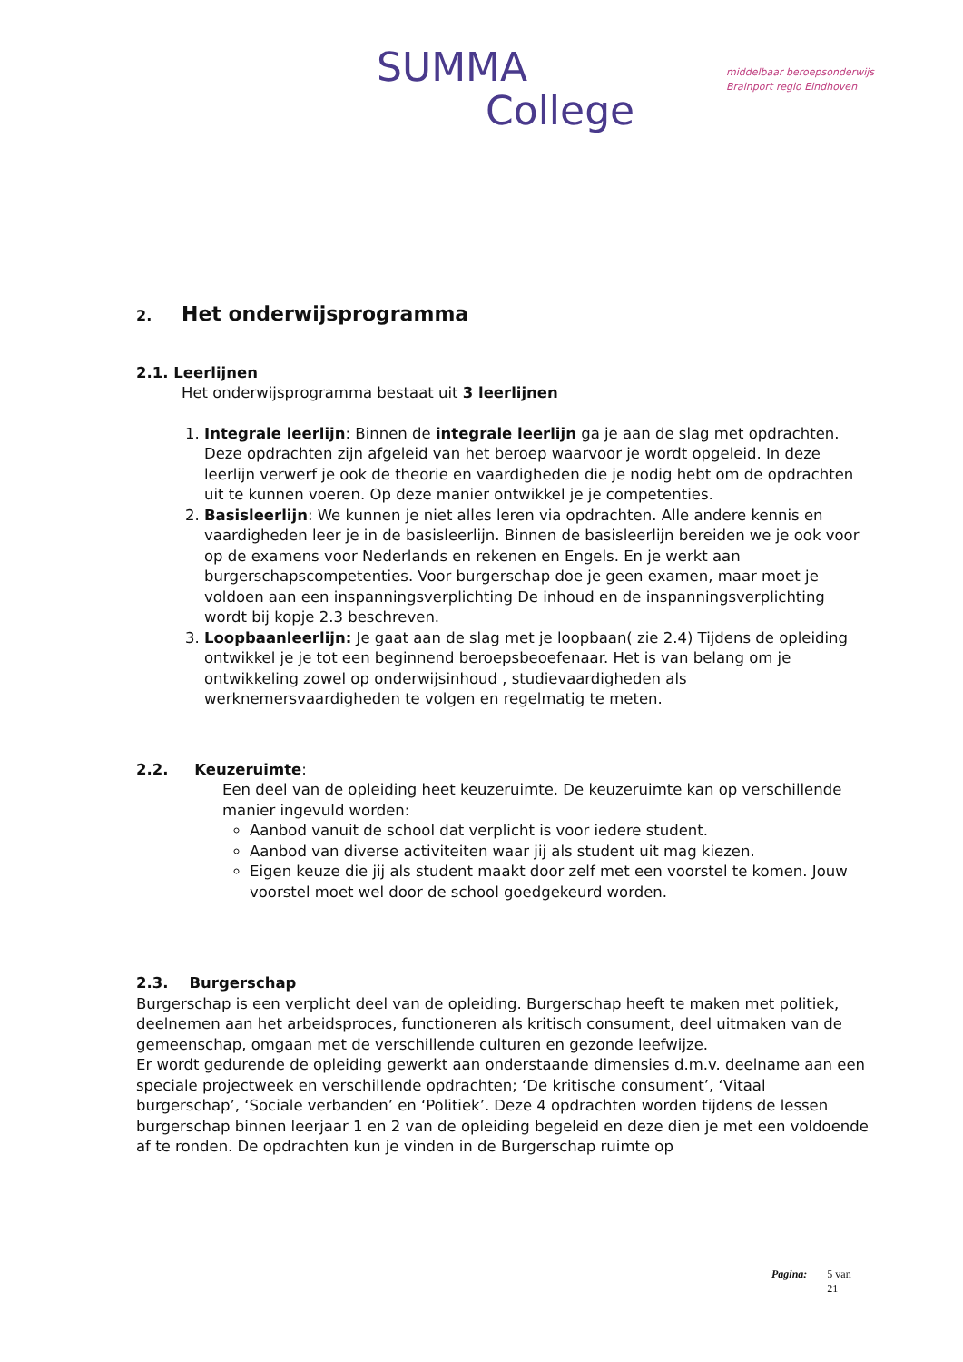SUMMA
College
middelbaar beroepsonderwijs
Brainport regio Eindhoven
2. Het onderwijsprogramma
2.1. Leerlijnen
Het onderwijsprogramma bestaat uit 3 leerlijnen
1. Integrale leerlijn: Binnen de integrale leerlijn ga je aan de slag met opdrachten. Deze opdrachten zijn afgeleid van het beroep waarvoor je wordt opgeleid. In deze leerlijn verwerf je ook de theorie en vaardigheden die je nodig hebt om de opdrachten uit te kunnen voeren. Op deze manier ontwikkel je je competenties.
2. Basisleerlijn: We kunnen je niet alles leren via opdrachten. Alle andere kennis en vaardigheden leer je in de basisleerlijn. Binnen de basisleerlijn bereiden we je ook voor op de examens voor Nederlands en rekenen en Engels. En je werkt aan burgerschapscompetenties. Voor burgerschap doe je geen examen, maar moet je voldoen aan een inspanningsverplichting De inhoud en de inspanningsverplichting wordt bij kopje 2.3 beschreven.
3. Loopbaanleerlijn: Je gaat aan de slag met je loopbaan( zie 2.4) Tijdens de opleiding ontwikkel je je tot een beginnend beroepsbeoefenaar. Het is van belang om je ontwikkeling zowel op onderwijsinhoud , studievaardigheden als werknemersvaardigheden te volgen en regelmatig te meten.
2.2. Keuzeruimte:
Een deel van de opleiding heet keuzeruimte. De keuzeruimte kan op verschillende manier ingevuld worden:
Aanbod vanuit de school dat verplicht is voor iedere student.
Aanbod van diverse activiteiten waar jij als student uit mag kiezen.
Eigen keuze die jij als student maakt door zelf met een voorstel te komen. Jouw voorstel moet wel door de school goedgekeurd worden.
2.3. Burgerschap
Burgerschap is een verplicht deel van de opleiding. Burgerschap heeft te maken met politiek, deelnemen aan het arbeidsproces, functioneren als kritisch consument, deel uitmaken van de gemeenschap, omgaan met de verschillende culturen en gezonde leefwijze.
Er wordt gedurende de opleiding gewerkt aan onderstaande dimensies d.m.v. deelname aan een speciale projectweek en verschillende opdrachten; ‘De kritische consument’, ‘Vitaal burgerschap’, ‘Sociale verbanden’ en ‘Politiek’. Deze 4 opdrachten worden tijdens de lessen burgerschap binnen leerjaar 1 en 2 van de opleiding begeleid en deze dien je met een voldoende af te ronden. De opdrachten kun je vinden in de Burgerschap ruimte op
Pagina: 5 van
21